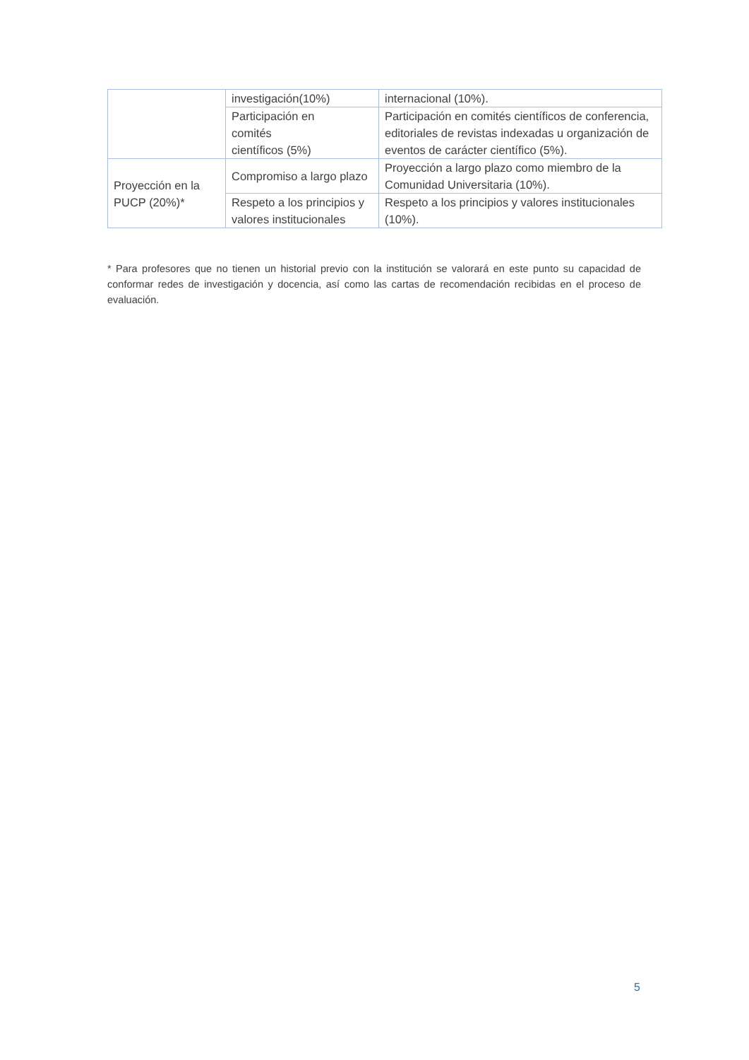| | investigación(10%) | internacional (10%). |
| | Participación en comités científicos (5%) | Participación en comités científicos de conferencia, editoriales de revistas indexadas u organización de eventos de carácter científico (5%). |
| Proyección en la PUCP (20%)* | Compromiso a largo plazo | Proyección a largo plazo como miembro de la Comunidad Universitaria (10%). |
| | Respeto a los principios y valores institucionales | Respeto a los principios y valores institucionales (10%). |
* Para profesores que no tienen un historial previo con la institución se valorará en este punto su capacidad de conformar redes de investigación y docencia, así como las cartas de recomendación recibidas en el proceso de evaluación.
5